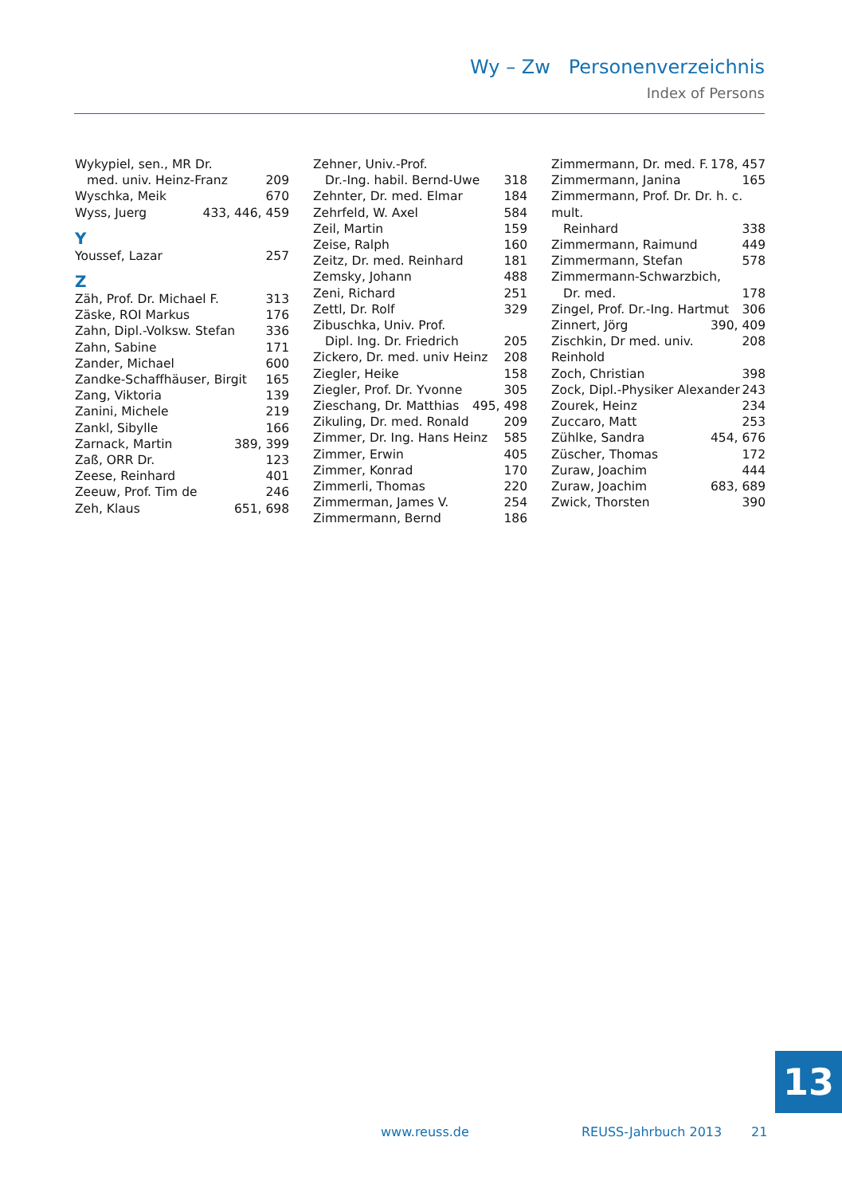Wy – Zw Personenverzeichnis
Index of Persons
Wykypiel, sen., MR Dr.
med. univ. Heinz-Franz 209
Wyschka, Meik 670
Wyss, Juerg 433, 446, 459
Y
Youssef, Lazar 257
Z
Zäh, Prof. Dr. Michael F. 313
Zäske, ROI Markus 176
Zahn, Dipl.-Volksw. Stefan 336
Zahn, Sabine 171
Zander, Michael 600
Zandke-Schaffhäuser, Birgit 165
Zang, Viktoria 139
Zanini, Michele 219
Zankl, Sibylle 166
Zarnack, Martin 389, 399
Zaß, ORR Dr. 123
Zeese, Reinhard 401
Zeeuw, Prof. Tim de 246
Zeh, Klaus 651, 698
Zehner, Univ.-Prof.
Dr.-Ing. habil. Bernd-Uwe 318
Zehnter, Dr. med. Elmar 184
Zehrfeld, W. Axel 584
Zeil, Martin 159
Zeise, Ralph 160
Zeitz, Dr. med. Reinhard 181
Zemsky, Johann 488
Zeni, Richard 251
Zettl, Dr. Rolf 329
Zibuschka, Univ. Prof.
Dipl. Ing. Dr. Friedrich 205
Zickero, Dr. med. univ Heinz 208
Ziegler, Heike 158
Ziegler, Prof. Dr. Yvonne 305
Zieschang, Dr. Matthias 495, 498
Zikuling, Dr. med. Ronald 209
Zimmer, Dr. Ing. Hans Heinz 585
Zimmer, Erwin 405
Zimmer, Konrad 170
Zimmerli, Thomas 220
Zimmerman, James V. 254
Zimmermann, Bernd 186
Zimmermann, Dr. med. F. 178, 457
Zimmermann, Janina 165
Zimmermann, Prof. Dr. Dr. h. c. mult.
Reinhard 338
Zimmermann, Raimund 449
Zimmermann, Stefan 578
Zimmermann-Schwarzbich,
Dr. med. 178
Zingel, Prof. Dr.-Ing. Hartmut 306
Zinnert, Jörg 390, 409
Zischkin, Dr med. univ. Reinhold 208
Zoch, Christian 398
Zock, Dipl.-Physiker Alexander 243
Zourek, Heinz 234
Zuccaro, Matt 253
Zühlke, Sandra 454, 676
Züscher, Thomas 172
Zuraw, Joachim 444
Zuraw, Joachim 683, 689
Zwick, Thorsten 390
13
www.reuss.de REUSS-Jahrbuch 2013 21